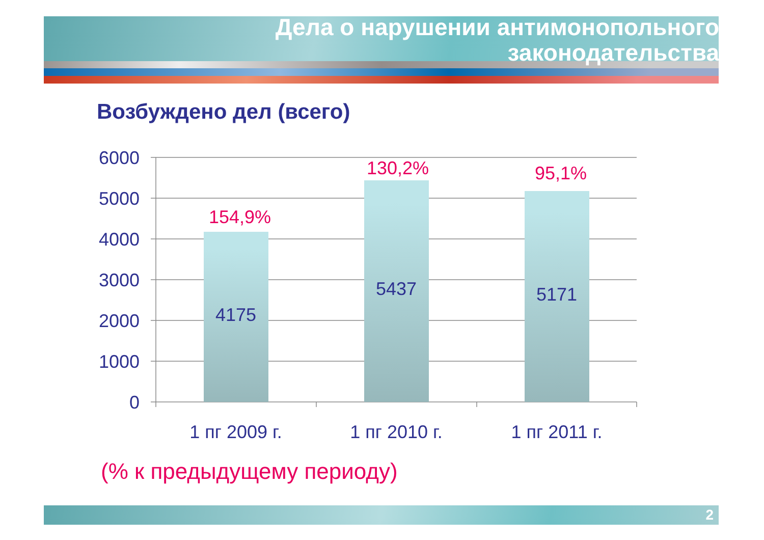Дела о нарушении антимонопольного
законодательства
Возбуждено дел (всего)
6000
5000
4000
3000
2000
1000
0
4175
5437
5171
1 пг 2009 г.
1 пг 2010 г.
1 пг 2011 г.
154,9%
130,2%
95,1%
(% к предыдущему периоду)
2